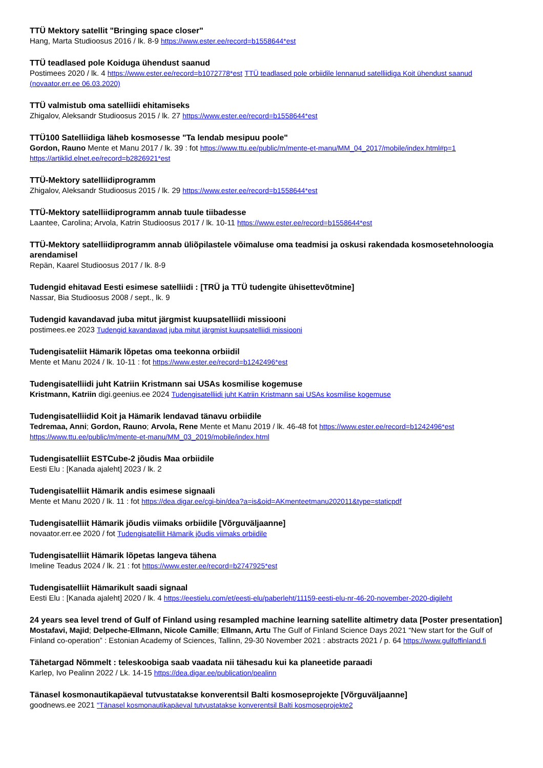TTÜ Mektory satellit "Bringing space closer"
Hang, Marta Studioosus 2016 / lk. 8-9 https://www.ester.ee/record=b1558644*est
TTÜ teadlased pole Koiduga ühendust saanud
Postimees 2020 / lk. 4 https://www.ester.ee/record=b1072778*est TTÜ teadlased pole orbiidile lennanud satelliidiga Koit ühendust saanud (novaator.err.ee 06.03.2020)
TTÜ valmistub oma satelliidi ehitamiseks
Zhigalov, Aleksandr Studioosus 2015 / lk. 27 https://www.ester.ee/record=b1558644*est
TTÜ100 Satelliidiga läheb kosmosesse "Ta lendab mesipuu poole"
Gordon, Rauno Mente et Manu 2017 / lk. 39 : fot https://www.ttu.ee/public/m/mente-et-manu/MM_04_2017/mobile/index.html#p=1 https://artiklid.elnet.ee/record=b2826921*est
TTÜ-Mektory satelliidiprogramm
Zhigalov, Aleksandr Studioosus 2015 / lk. 29 https://www.ester.ee/record=b1558644*est
TTÜ-Mektory satelliidiprogramm annab tuule tiibadesse
Laantee, Carolina; Arvola, Katrin Studioosus 2017 / lk. 10-11 https://www.ester.ee/record=b1558644*est
TTÜ-Mektory satelliidiprogramm annab üliõpilastele võimaluse oma teadmisi ja oskusi rakendada kosmosetehnoloogia arendamisel
Repän, Kaarel Studioosus 2017 / lk. 8-9
Tudengid ehitavad Eesti esimese satelliidi : [TRÜ ja TTÜ tudengite ühisettevõtmine]
Nassar, Bia Studioosus 2008 / sept., lk. 9
Tudengid kavandavad juba mitut järgmist kuupsatelliidi missiooni
postimees.ee 2023 Tudengid kavandavad juba mitut järgmist kuupsatelliidi missiooni
Tudengisateliit Hämarik lõpetas oma teekonna orbiidil
Mente et Manu 2024 / lk. 10-11 : fot https://www.ester.ee/record=b1242496*est
Tudengisatelliidi juht Katriin Kristmann sai USAs kosmilise kogemuse
Kristmann, Katriin digi.geenius.ee 2024 Tudengisatelliidi juht Katriin Kristmann sai USAs kosmilise kogemuse
Tudengisatelliidid Koit ja Hämarik lendavad tänavu orbiidile
Tedremaa, Anni; Gordon, Rauno; Arvola, Rene Mente et Manu 2019 / lk. 46-48 fot https://www.ester.ee/record=b1242496*est https://www.ttu.ee/public/m/mente-et-manu/MM_03_2019/mobile/index.html
Tudengisatelliit ESTCube-2 jõudis Maa orbiidile
Eesti Elu : [Kanada ajaleht] 2023 / lk. 2
Tudengisatelliit Hämarik andis esimese signaali
Mente et Manu 2020 / lk. 11 : fot https://dea.digar.ee/cgi-bin/dea?a=is&oid=AKmenteetmanu202011&type=staticpdf
Tudengisatelliit Hämarik jõudis viimaks orbiidile [Võrguväljaanne]
novaator.err.ee 2020 / fot Tudengisatelliit Hämarik jõudis viimaks orbiidile
Tudengisatelliit Hämarik lõpetas langeva tähena
Imeline Teadus 2024 / lk. 21 : fot https://www.ester.ee/record=b2747925*est
Tudengisatelliit Hämarikult saadi signaal
Eesti Elu : [Kanada ajaleht] 2020 / lk. 4 https://eestielu.com/et/eesti-elu/paberleht/11159-eesti-elu-nr-46-20-november-2020-digileht
24 years sea level trend of Gulf of Finland using resampled machine learning satellite altimetry data [Poster presentation]
Mostafavi, Majid; Delpeche-Ellmann, Nicole Camille; Ellmann, Artu The Gulf of Finland Science Days 2021 “New start for the Gulf of Finland co-operation” : Estonian Academy of Sciences, Tallinn, 29-30 November 2021 : abstracts 2021 / p. 64 https://www.gulfoffinland.fi
Tähetargad Nõmmelt : teleskoobiga saab vaadata nii tähesadu kui ka planeetide paraadi
Karlep, Ivo Pealinn 2022 / Lk. 14-15 https://dea.digar.ee/publication/pealinn
Tänasel kosmonautikapäeval tutvustatakse konverentsil Balti kosmoseprojekte [Võrguväljaanne]
goodnews.ee 2021 "Tänasel kosmonautikapäeval tutvustatakse konverentsil Balti kosmoseprojekte2